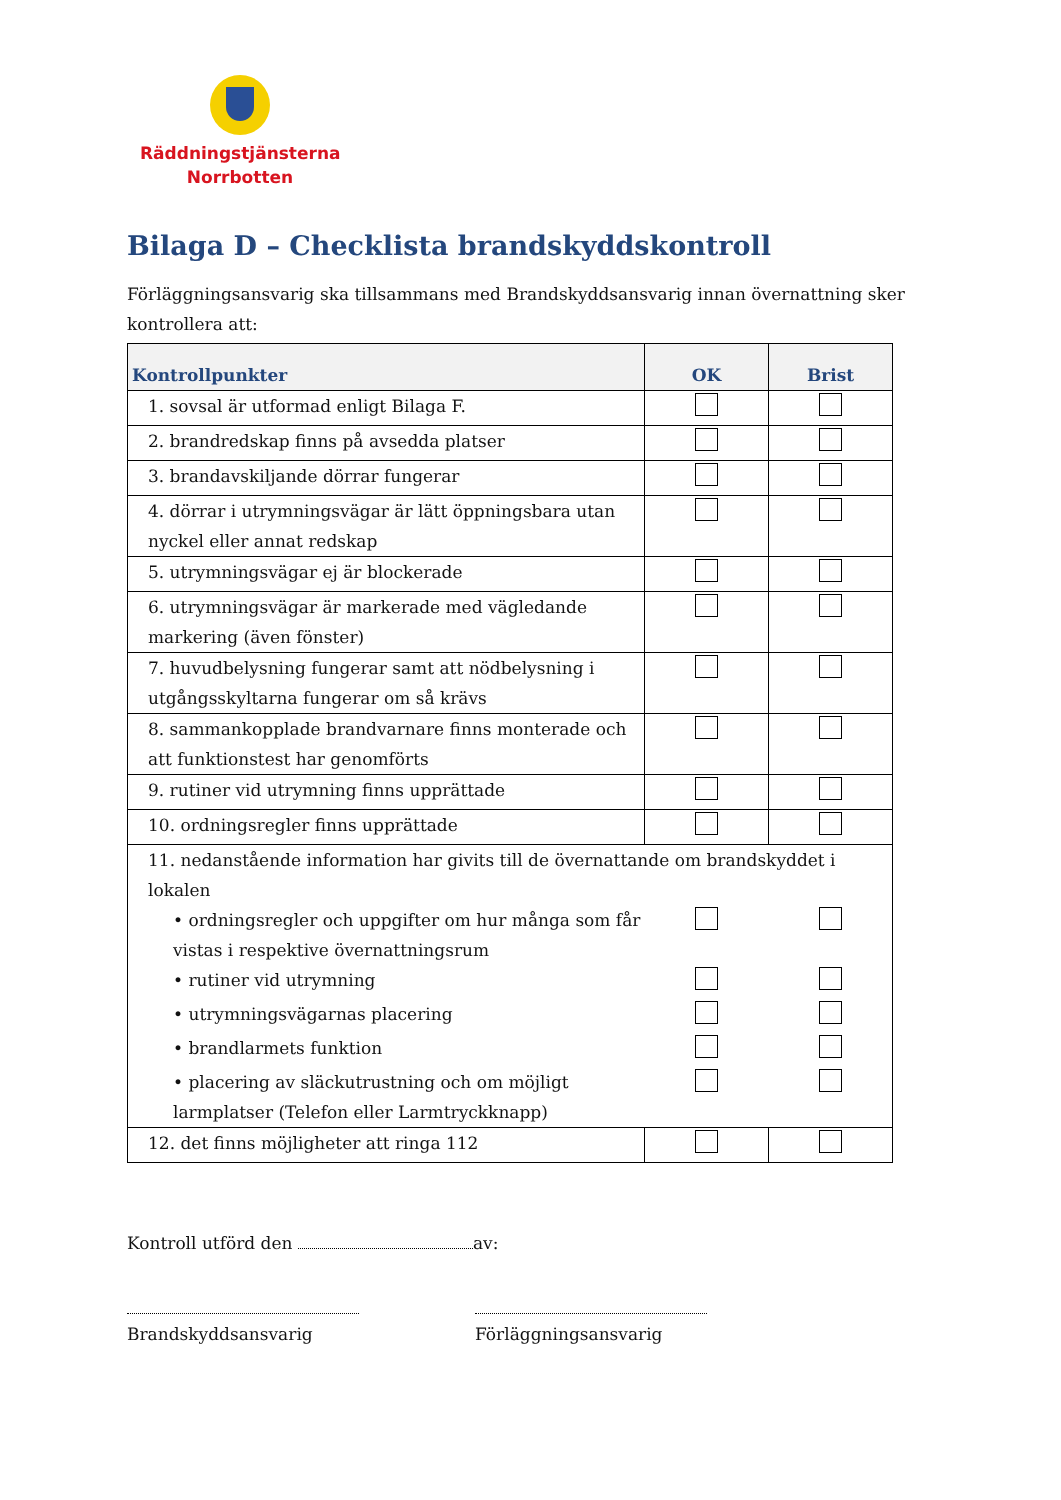Räddningstjänsterna
Norrbotten
Bilaga D – Checklista brandskyddskontroll
Förläggningsansvarig ska tillsammans med Brandskyddsansvarig innan övernattning sker kontrollera att:
| Kontrollpunkter | OK | Brist |
| --- | --- | --- |
| 1. sovsal är utformad enligt Bilaga F. | | |
| 2. brandredskap finns på avsedda platser | | |
| 3. brandavskiljande dörrar fungerar | | |
| 4. dörrar i utrymningsvägar är lätt öppningsbara utan nyckel eller annat redskap | | |
| 5. utrymningsvägar ej är blockerade | | |
| 6. utrymningsvägar är markerade med vägledande markering (även fönster) | | |
| 7. huvudbelysning fungerar samt att nödbelysning i utgångsskyltarna fungerar om så krävs | | |
| 8. sammankopplade brandvarnare finns monterade och att funktionstest har genomförts | | |
| 9. rutiner vid utrymning finns upprättade | | |
| 10. ordningsregler finns upprättade | | |
| 11. nedanstående information har givits till de övernattande om brandskyddet i lokalen | | |
| • ordningsregler och uppgifter om hur många som får vistas i respektive övernattningsrum | | |
| • rutiner vid utrymning | | |
| • utrymningsvägarnas placering | | |
| • brandlarmets funktion | | |
| • placering av släckutrustning och om möjligt larmplatser (Telefon eller Larmtryckknapp) | | |
| 12. det finns möjligheter att ringa 112 | | |
Kontroll utförd den av:
Brandskyddsansvarig Förläggningsansvarig